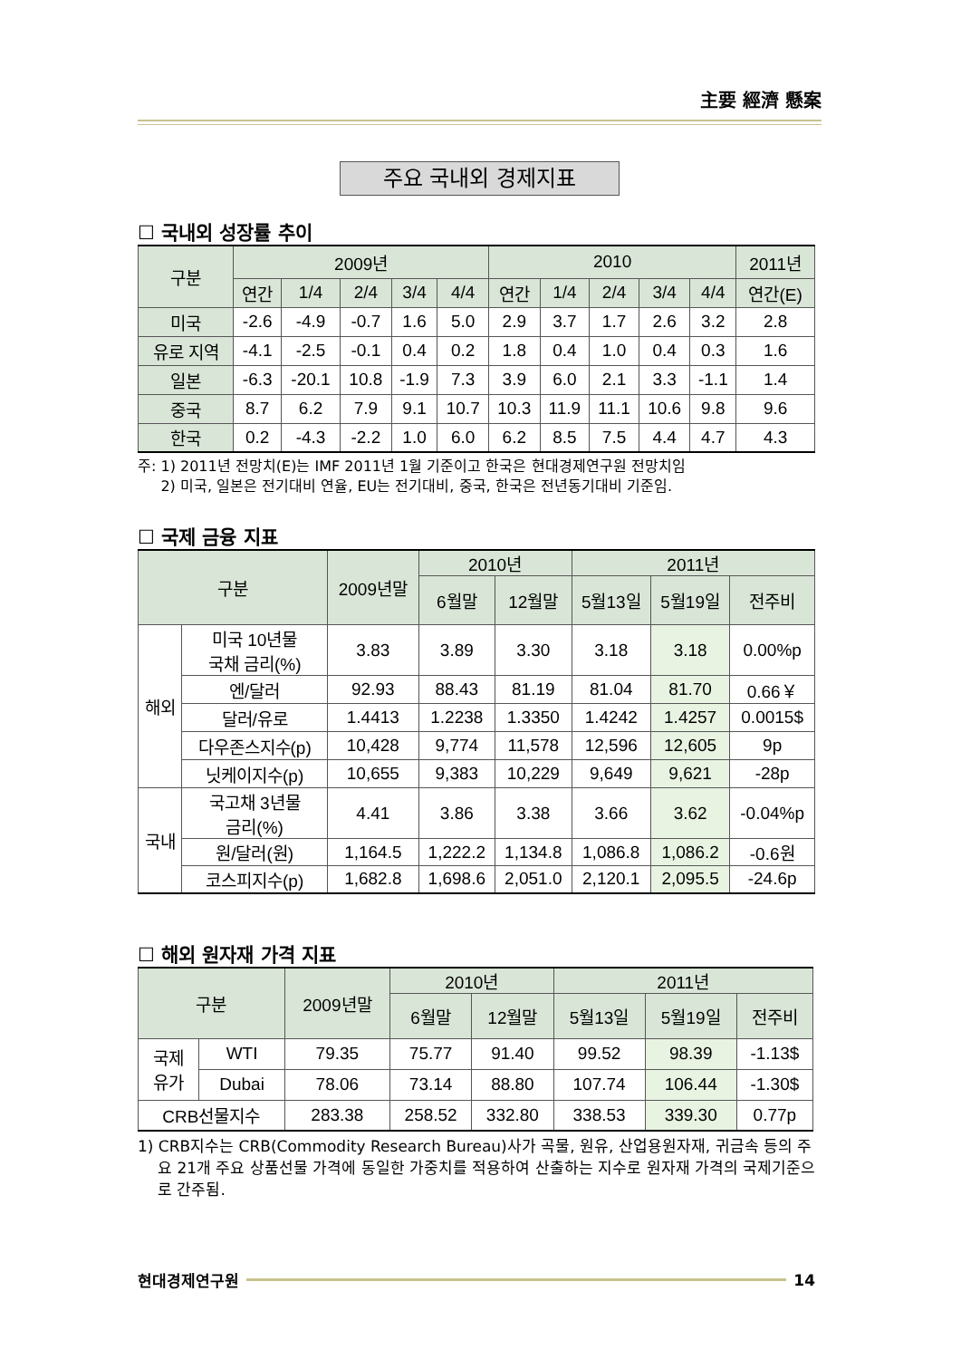主要 經濟 懸案
주요 국내외 경제지표
☐ 국내외 성장률 추이
| 구분 | 2009년 | | | | | 2010 | | | | | 2011년 |
| --- | --- | --- | --- | --- | --- | --- | --- | --- | --- | --- | --- |
| | 연간 | 1/4 | 2/4 | 3/4 | 4/4 | 연간 | 1/4 | 2/4 | 3/4 | 4/4 | 연간(E) |
| 미국 | -2.6 | -4.9 | -0.7 | 1.6 | 5.0 | 2.9 | 3.7 | 1.7 | 2.6 | 3.2 | 2.8 |
| 유로 지역 | -4.1 | -2.5 | -0.1 | 0.4 | 0.2 | 1.8 | 0.4 | 1.0 | 0.4 | 0.3 | 1.6 |
| 일본 | -6.3 | -20.1 | 10.8 | -1.9 | 7.3 | 3.9 | 6.0 | 2.1 | 3.3 | -1.1 | 1.4 |
| 중국 | 8.7 | 6.2 | 7.9 | 9.1 | 10.7 | 10.3 | 11.9 | 11.1 | 10.6 | 9.8 | 9.6 |
| 한국 | 0.2 | -4.3 | -2.2 | 1.0 | 6.0 | 6.2 | 8.5 | 7.5 | 4.4 | 4.7 | 4.3 |
주: 1) 2011년 전망치(E)는 IMF 2011년 1월 기준이고 한국은 현대경제연구원 전망치임
2) 미국, 일본은 전기대비 연율, EU는 전기대비, 중국, 한국은 전년동기대비 기준임.
☐ 국제 금융 지표
| 구분 | | 2009년말 | 2010년 | | 2011년 | | |
| --- | --- | --- | --- | --- | --- | --- | --- |
| | | | 6월말 | 12월말 | 5월13일 | 5월19일 | 전주비 |
| 해외 | 미국 10년물 국채 금리(%) | 3.83 | 3.89 | 3.30 | 3.18 | 3.18 | 0.00%p |
| | 엔/달러 | 92.93 | 88.43 | 81.19 | 81.04 | 81.70 | 0.66￥ |
| | 달러/유로 | 1.4413 | 1.2238 | 1.3350 | 1.4242 | 1.4257 | 0.0015$ |
| | 다우존스지수(p) | 10,428 | 9,774 | 11,578 | 12,596 | 12,605 | 9p |
| | 닛케이지수(p) | 10,655 | 9,383 | 10,229 | 9,649 | 9,621 | -28p |
| 국내 | 국고채 3년물 금리(%) | 4.41 | 3.86 | 3.38 | 3.66 | 3.62 | -0.04%p |
| | 원/달러(원) | 1,164.5 | 1,222.2 | 1,134.8 | 1,086.8 | 1,086.2 | -0.6원 |
| | 코스피지수(p) | 1,682.8 | 1,698.6 | 2,051.0 | 2,120.1 | 2,095.5 | -24.6p |
☐ 해외 원자재 가격 지표
| 구분 | | 2009년말 | 2010년 | | 2011년 | | |
| --- | --- | --- | --- | --- | --- | --- | --- |
| | | | 6월말 | 12월말 | 5월13일 | 5월19일 | 전주비 |
| 국제 유가 | WTI | 79.35 | 75.77 | 91.40 | 99.52 | 98.39 | -1.13$ |
| | Dubai | 78.06 | 73.14 | 88.80 | 107.74 | 106.44 | -1.30$ |
| CRB선물지수 | | 283.38 | 258.52 | 332.80 | 338.53 | 339.30 | 0.77p |
1) CRB지수는 CRB(Commodity Research Bureau)사가 곡물, 원유, 산업용원자재, 귀금속 등의 주요 21개 주요 상품선물 가격에 동일한 가중치를 적용하여 산출하는 지수로 원자재 가격의 국제기준으로 간주됨.
현대경제연구원 14